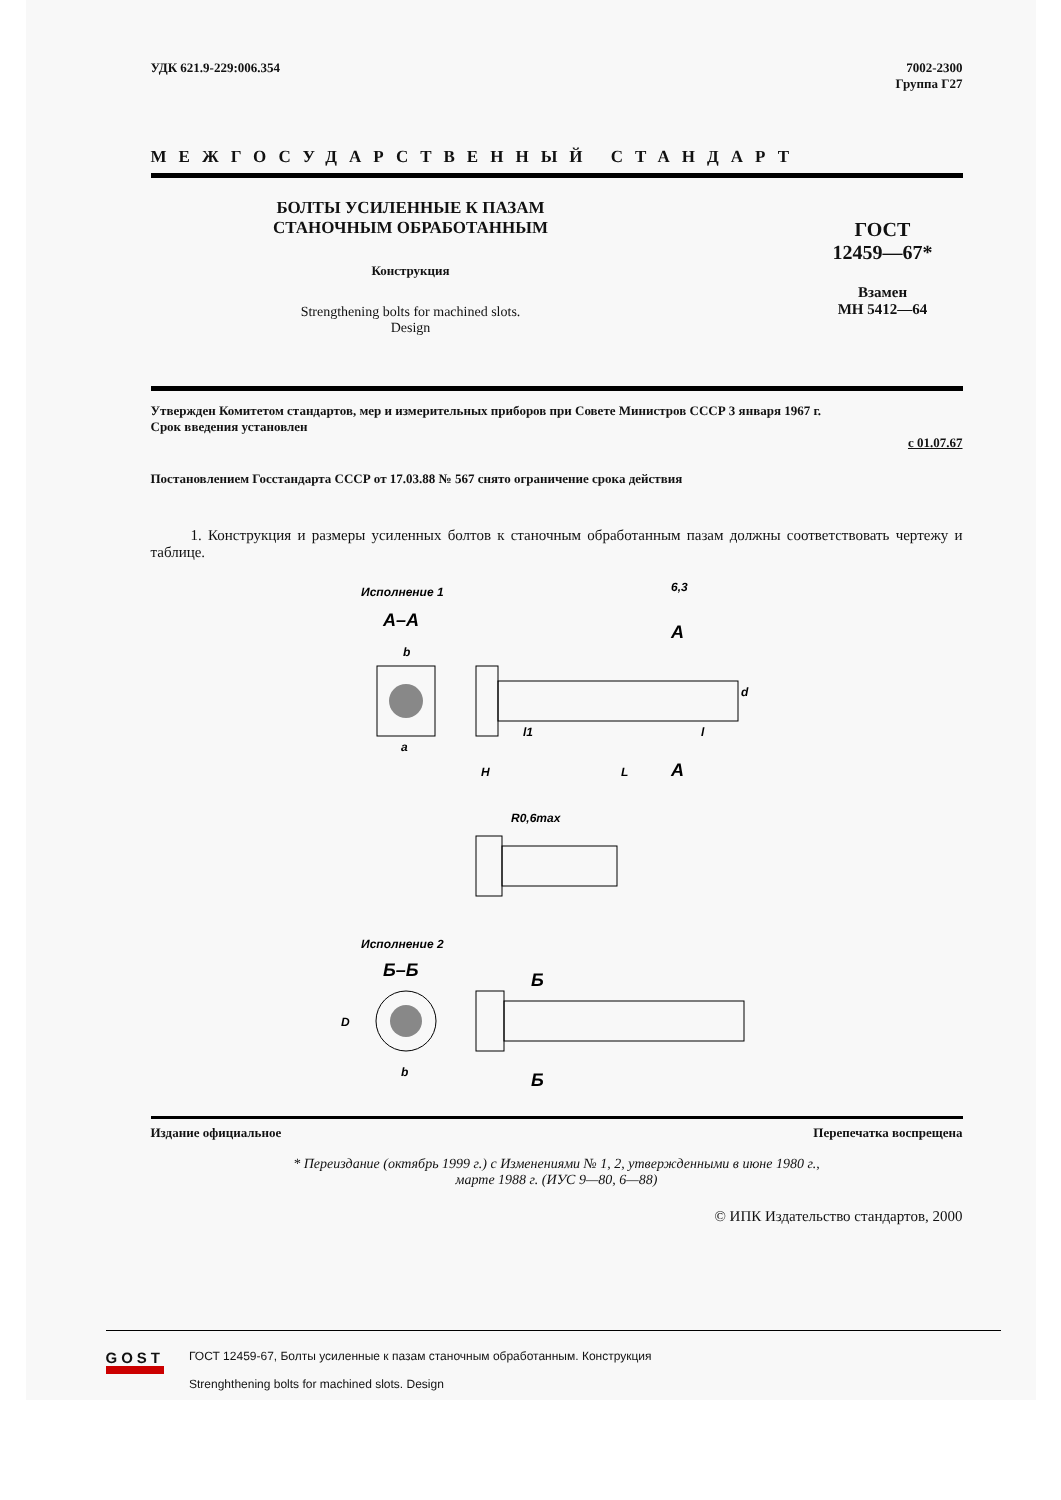УДК 621.9-229:006.354 7002-2300
Группа Г27
МЕЖГОСУДАРСТВЕННЫЙ СТАНДАРТ
БОЛТЫ УСИЛЕННЫЕ К ПАЗАМ
СТАНОЧНЫМ ОБРАБОТАННЫМ
Конструкция
Strengthening bolts for machined slots.
Design
ГОСТ
12459—67*
Взамен
МН 5412—64
Утвержден Комитетом стандартов, мер и измерительных приборов при Совете Министров СССР 3 января 1967 г.
Срок введения установлен
с 01.07.67
Постановлением Госстандарта СССР от 17.03.88 № 567 снято ограничение срока действия
1. Конструкция и размеры усиленных болтов к станочным обработанным пазам должны соответствовать чертежу и таблице.
Исполнение 1
6,3
А–А
А
А
H
L
l
l1
d
a
b
R0,6max
Исполнение 2
Б–Б
Б
Б
b
D
Издание официальное Перепечатка воспрещена
* Переиздание (октябрь 1999 г.) с Изменениями № 1, 2, утвержденными в июне 1980 г.,
марте 1988 г. (ИУС 9—80, 6—88)
© ИПК Издательство стандартов, 2000
GOST
ГОСТ 12459-67, Болты усиленные к пазам станочным обработанным. Конструкция
Strenghthening bolts for machined slots. Design